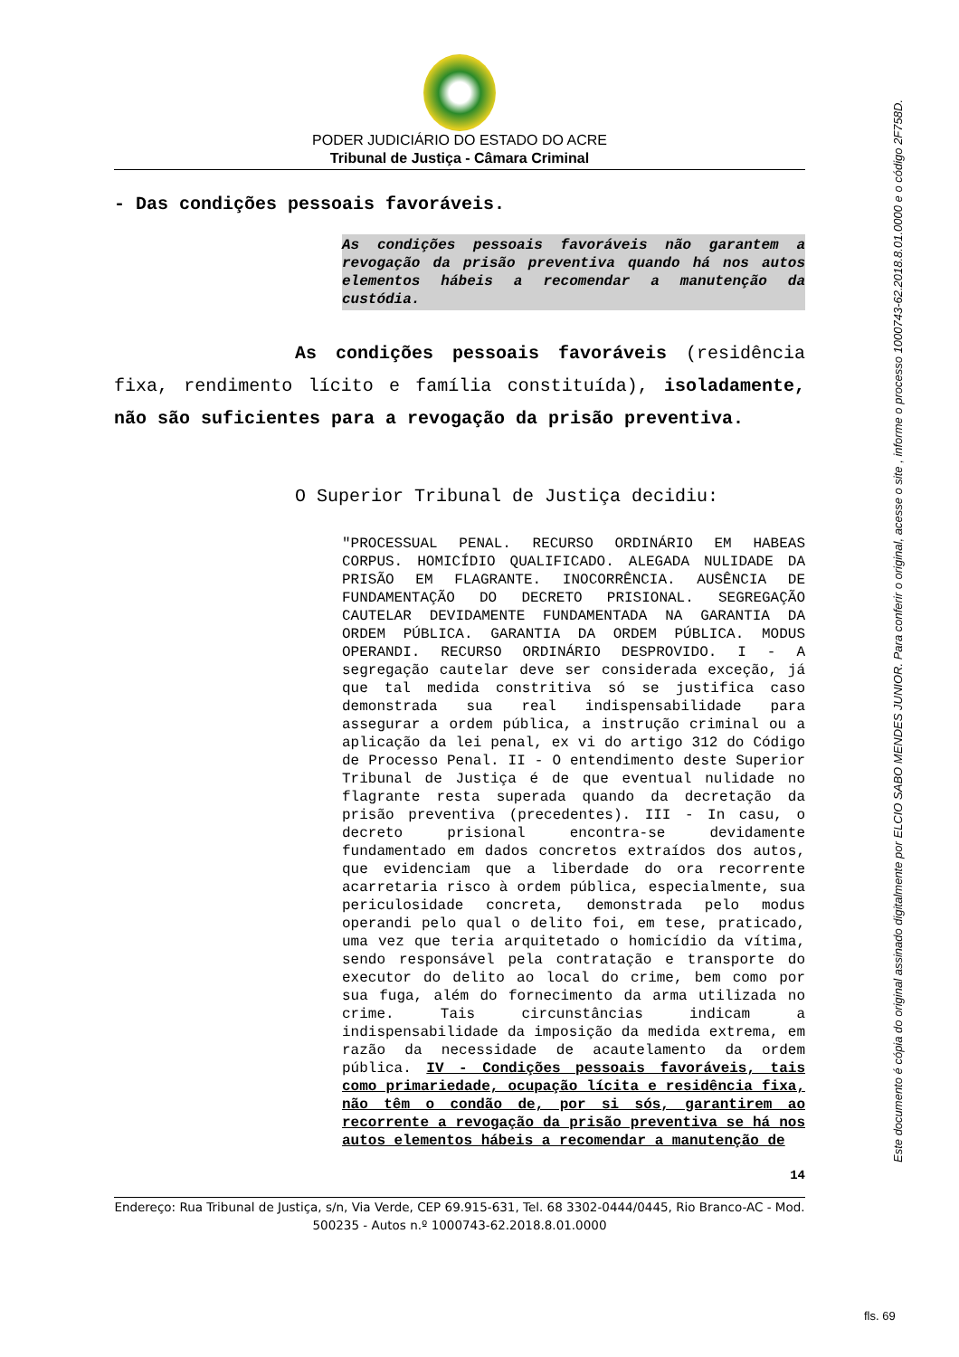PODER JUDICIÁRIO DO ESTADO DO ACRE
Tribunal de Justiça - Câmara Criminal
- Das condições pessoais favoráveis.
As condições pessoais favoráveis não garantem a revogação da prisão preventiva quando há nos autos elementos hábeis a recomendar a manutenção da custódia.
As condições pessoais favoráveis (residência fixa, rendimento lícito e família constituída), isoladamente, não são suficientes para a revogação da prisão preventiva.
O Superior Tribunal de Justiça decidiu:
"PROCESSUAL PENAL. RECURSO ORDINÁRIO EM HABEAS CORPUS. HOMICÍDIO QUALIFICADO. ALEGADA NULIDADE DA PRISÃO EM FLAGRANTE. INOCORRÊNCIA. AUSÊNCIA DE FUNDAMENTAÇÃO DO DECRETO PRISIONAL. SEGREGAÇÃO CAUTELAR DEVIDAMENTE FUNDAMENTADA NA GARANTIA DA ORDEM PÚBLICA. GARANTIA DA ORDEM PÚBLICA. MODUS OPERANDI. RECURSO ORDINÁRIO DESPROVIDO. I - A segregação cautelar deve ser considerada exceção, já que tal medida constritiva só se justifica caso demonstrada sua real indispensabilidade para assegurar a ordem pública, a instrução criminal ou a aplicação da lei penal, ex vi do artigo 312 do Código de Processo Penal. II - O entendimento deste Superior Tribunal de Justiça é de que eventual nulidade no flagrante resta superada quando da decretação da prisão preventiva (precedentes). III - In casu, o decreto prisional encontra-se devidamente fundamentado em dados concretos extraídos dos autos, que evidenciam que a liberdade do ora recorrente acarretaria risco à ordem pública, especialmente, sua periculosidade concreta, demonstrada pelo modus operandi pelo qual o delito foi, em tese, praticado, uma vez que teria arquitetado o homicídio da vítima, sendo responsável pela contratação e transporte do executor do delito ao local do crime, bem como por sua fuga, além do fornecimento da arma utilizada no crime. Tais circunstâncias indicam a indispensabilidade da imposição da medida extrema, em razão da necessidade de acautelamento da ordem pública. IV - Condições pessoais favoráveis, tais como primariedade, ocupação lícita e residência fixa, não têm o condão de, por si sós, garantirem ao recorrente a revogação da prisão preventiva se há nos autos elementos hábeis a recomendar a manutenção de
14
Endereço: Rua Tribunal de Justiça, s/n, Via Verde, CEP 69.915-631, Tel. 68 3302-0444/0445, Rio Branco-AC - Mod. 500235 - Autos n.º 1000743-62.2018.8.01.0000
Este documento é cópia do original assinado digitalmente por ELCIO SABO MENDES JUNIOR. Para conferir o original, acesse o site , informe o processo 1000743-62.2018.8.01.0000 e o código 2F758D.
fls. 69